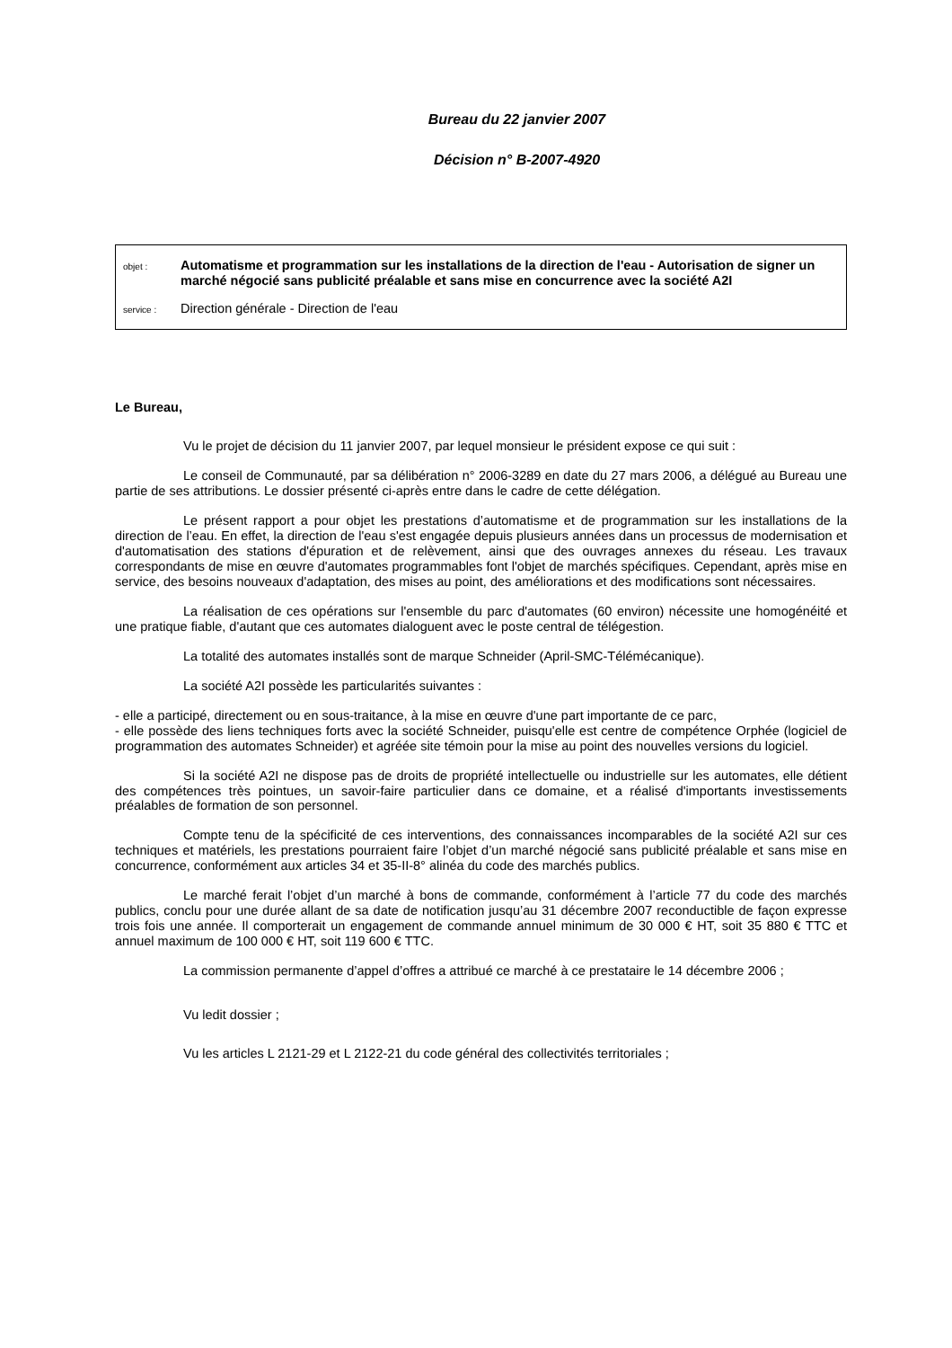Bureau du 22 janvier 2007
Décision n° B-2007-4920
objet :
Automatisme et programmation sur les installations de la direction de l'eau - Autorisation de signer un marché négocié sans publicité préalable et sans mise en concurrence avec la société A2I
service :
Direction générale - Direction de l'eau
Le Bureau,
Vu le projet de décision du 11 janvier 2007, par lequel monsieur le président expose ce qui suit :
Le conseil de Communauté, par sa délibération n° 2006-3289 en date du 27 mars 2006, a délégué au Bureau une partie de ses attributions. Le dossier présenté ci-après entre dans le cadre de cette délégation.
Le présent rapport a pour objet les prestations d’automatisme et de programmation sur les installations de la direction de l’eau. En effet, la direction de l'eau s'est engagée depuis plusieurs années dans un processus de modernisation et d'automatisation des stations d'épuration et de relèvement, ainsi que des ouvrages annexes du réseau. Les travaux correspondants de mise en œuvre d'automates programmables font l'objet de marchés spécifiques. Cependant, après mise en service, des besoins nouveaux d'adaptation, des mises au point, des améliorations et des modifications sont nécessaires.
La réalisation de ces opérations sur l'ensemble du parc d'automates (60 environ) nécessite une homogénéité et une pratique fiable, d'autant que ces automates dialoguent avec le poste central de télégestion.
La totalité des automates installés sont de marque Schneider (April-SMC-Télémécanique).
La société A2I possède les particularités suivantes :
- elle a participé, directement ou en sous-traitance, à la mise en œuvre d'une part importante de ce parc,
- elle possède des liens techniques forts avec la société Schneider, puisqu'elle est centre de compétence Orphée (logiciel de programmation des automates Schneider) et agréée site témoin pour la mise au point des nouvelles versions du logiciel.
Si la société A2I ne dispose pas de droits de propriété intellectuelle ou industrielle sur les automates, elle détient des compétences très pointues, un savoir-faire particulier dans ce domaine, et a réalisé d'importants investissements préalables de formation de son personnel.
Compte tenu de la spécificité de ces interventions, des connaissances incomparables de la société A2I sur ces techniques et matériels, les prestations pourraient faire l’objet d’un marché négocié sans publicité préalable et sans mise en concurrence, conformément aux articles 34 et 35-II-8° alinéa du code des marchés publics.
Le marché ferait l’objet d’un marché à bons de commande, conformément à l’article 77 du code des marchés publics, conclu pour une durée allant de sa date de notification jusqu’au 31 décembre 2007 reconductible de façon expresse trois fois une année. Il comporterait un engagement de commande annuel minimum de 30 000 € HT, soit 35 880 € TTC et annuel maximum de 100 000 € HT, soit 119 600 € TTC.
La commission permanente d’appel d’offres a attribué ce marché à ce prestataire le 14 décembre 2006 ;
Vu ledit dossier ;
Vu les articles L 2121-29 et L 2122-21 du code général des collectivités territoriales ;